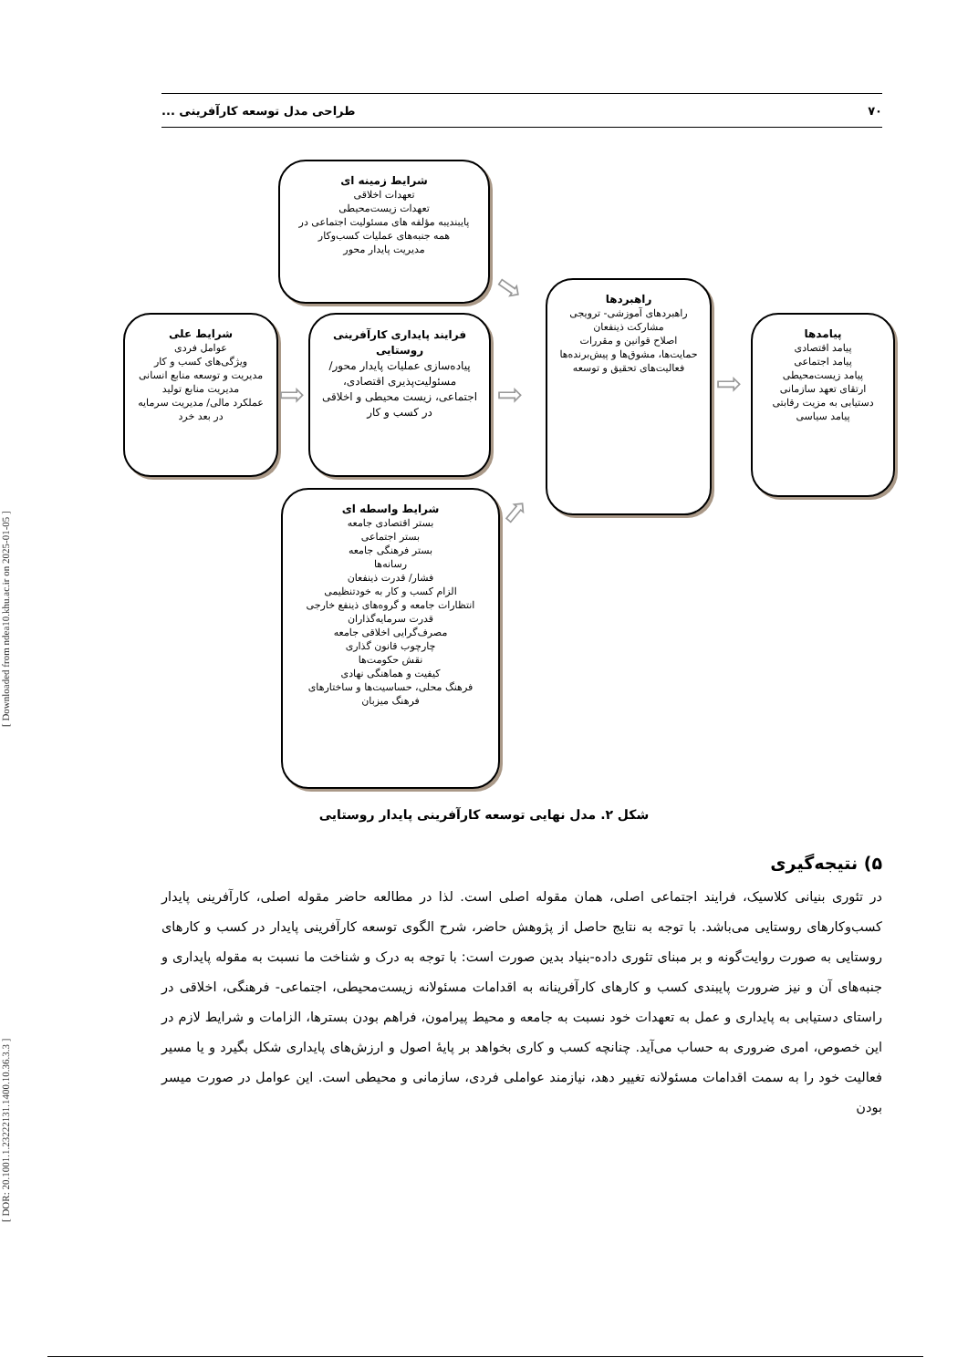[ DOR: 20.1001.1.23222131.1400.10.36.3.3 ] [ Downloaded from ndea10.khu.ac.ir on 2025-01-05 ]
۷۰ طراحی مدل توسعه کارآفرینی ...
شرایط زمینه ای
تعهدات اخلاقی
تعهدات زیست‌محیطی
پایبندیبه مؤلفه های مسئولیت اجتماعی در همه جنبه‌های عملیات کسب‌وکار
مدیریت پایدار محور
شرایط علی
عوامل فردی
ویژگی‌های کسب و کار
مدیریت و توسعه منابع انسانی
مدیریت منابع تولید
عملکرد مالی/ مدیریت سرمایه در بعد خرد
فرایند پایداری کارآفرینی روستایی
پیاده‌سازی عملیات پایدار محور/ مسئولیت‌پذیری اقتصادی، اجتماعی، زیست محیطی و اخلاقی در کسب و کار
راهبردها
راهبردهای آموزشی- ترویجی
مشارکت ذینفعان
اصلاح قوانین و مقررات
حمایت‌ها، مشوق‌ها و پیش‌برنده‌ها
فعالیت‌های تحقیق و توسعه
پیامدها
پیامد اقتصادی
پیامد اجتماعی
پیامد زیست‌محیطی
ارتقای تعهد سازمانی
دستیابی به مزیت رقابتی
پیامد سیاسی
شرایط واسطه ای
بستر اقتصادی جامعه
بستر اجتماعی
بستر فرهنگی جامعه
رسانه‌ها
فشار/ قدرت ذینفعان
الزام کسب و کار به خودتنظیمی
انتظارات جامعه و گروه‌های ذینفع خارجی
قدرت سرمایه‌گذاران
مصرف‌گرایی اخلاقی جامعه
چارچوب قانون گذاری
نقش حکومت‌ها
کیفیت و هماهنگی نهادی
فرهنگ محلی، حساسیت‌ها و ساختارهای فرهنگ میزبان
⇨ ⇨ ⇨
⇨
⇨
شکل ۲. مدل نهایی توسعه کارآفرینی پایدار روستایی
۵) نتیجه‌گیری
در تئوری بنیانی کلاسیک، فرایند اجتماعی اصلی، همان مقوله اصلی است. لذا در مطالعه حاضر مقوله اصلی، کارآفرینی پایدار کسب‌وکارهای روستایی می‌باشد. با توجه به نتایج حاصل از پژوهش حاضر، شرح الگوی توسعه کارآفرینی پایدار در کسب و کارهای روستایی به صورت روایت‌گونه و بر مبنای تئوری داده-بنیاد بدین صورت است: با توجه به درک و شناخت ما نسبت به مقوله پایداری و جنبه‌های آن و نیز ضرورت پایبندی کسب و کارهای کارآفرینانه به اقدامات مسئولانه زیست‌محیطی، اجتماعی- فرهنگی، اخلاقی در راستای دستیابی به پایداری و عمل به تعهدات خود نسبت به جامعه و محیط پیرامون، فراهم بودن بسترها، الزامات و شرایط لازم در این خصوص، امری ضروری به حساب می‌آید. چنانچه کسب و کاری بخواهد بر پایهٔ اصول و ارزش‌های پایداری شکل بگیرد و یا مسیر فعالیت خود را به سمت اقدامات مسئولانه تغییر دهد، نیازمند عواملی فردی، سازمانی و محیطی است. این عوامل در صورت میسر بودن